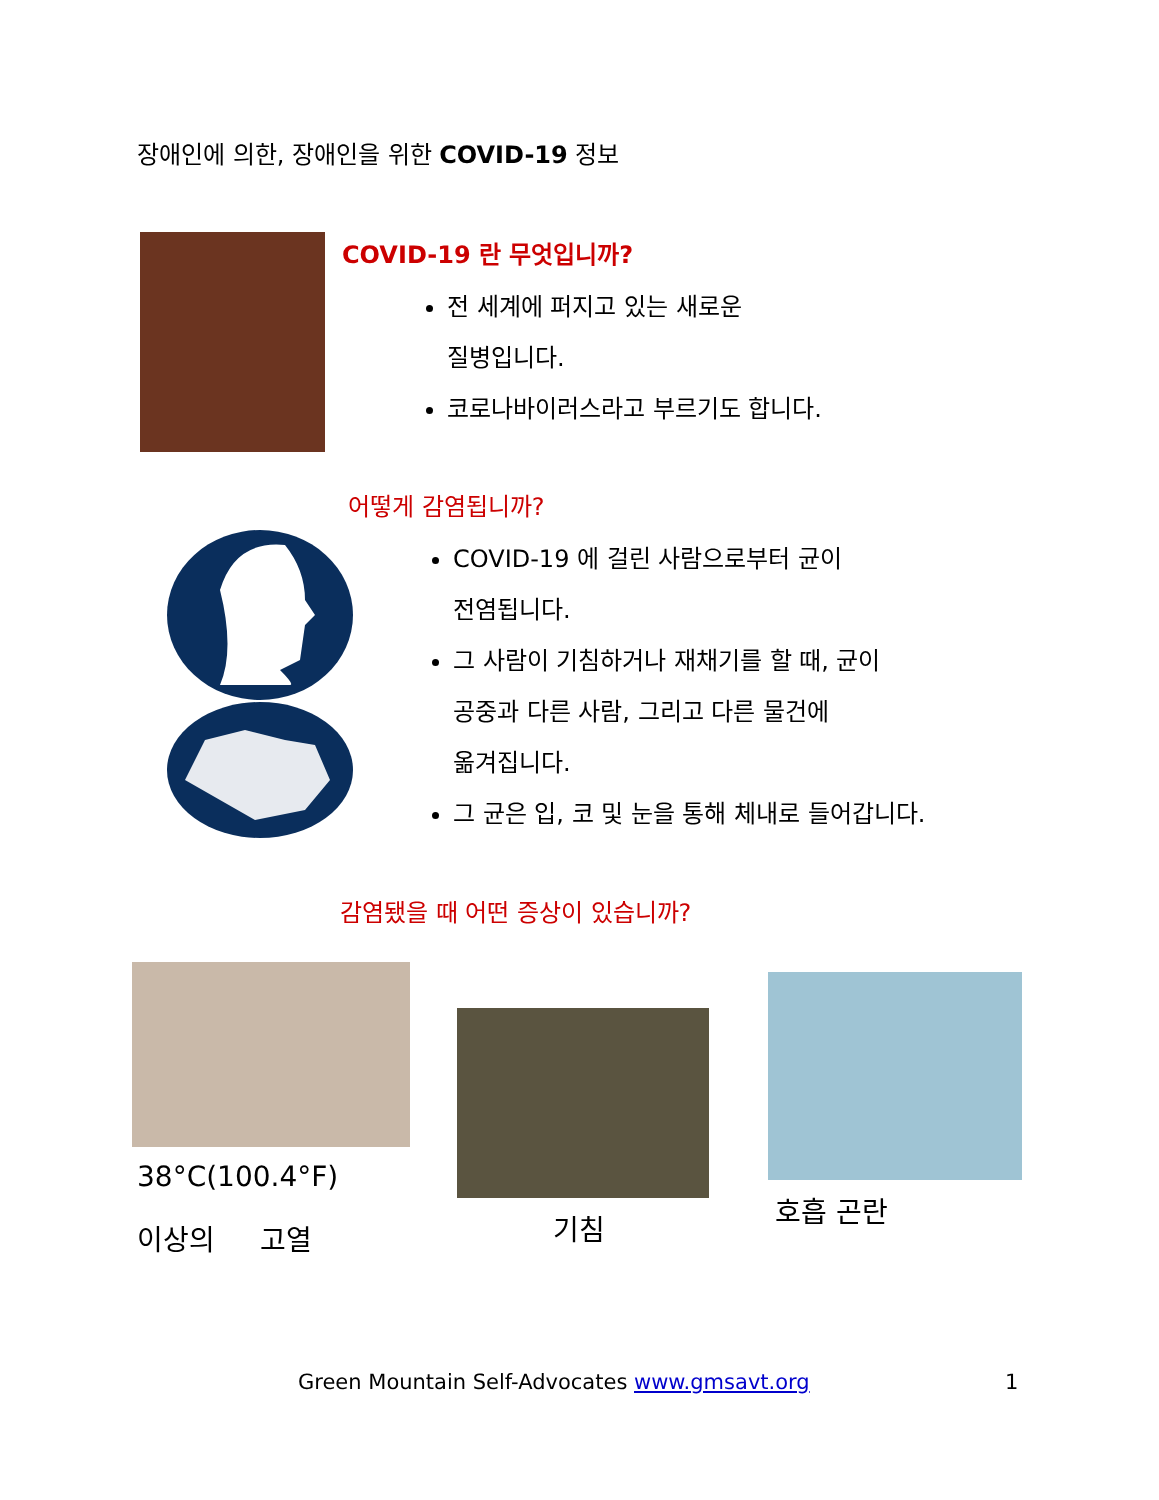장애인에 의한, 장애인을 위한 COVID-19 정보
COVID-19 란 무엇입니까?
전 세계에 퍼지고 있는 새로운
질병입니다.
코로나바이러스라고 부르기도 합니다.
어떻게 감염됩니까?
COVID-19 에 걸린 사람으로부터 균이
전염됩니다.
그 사람이 기침하거나 재채기를 할 때, 균이
공중과 다른 사람, 그리고 다른 물건에
옮겨집니다.
그 균은 입, 코 및 눈을 통해 체내로 들어갑니다.
감염됐을 때 어떤 증상이 있습니까?
38°C(100.4°F)
이상의 고열 기침
호흡 곤란
Green Mountain Self-Advocates www.gmsavt.org
1